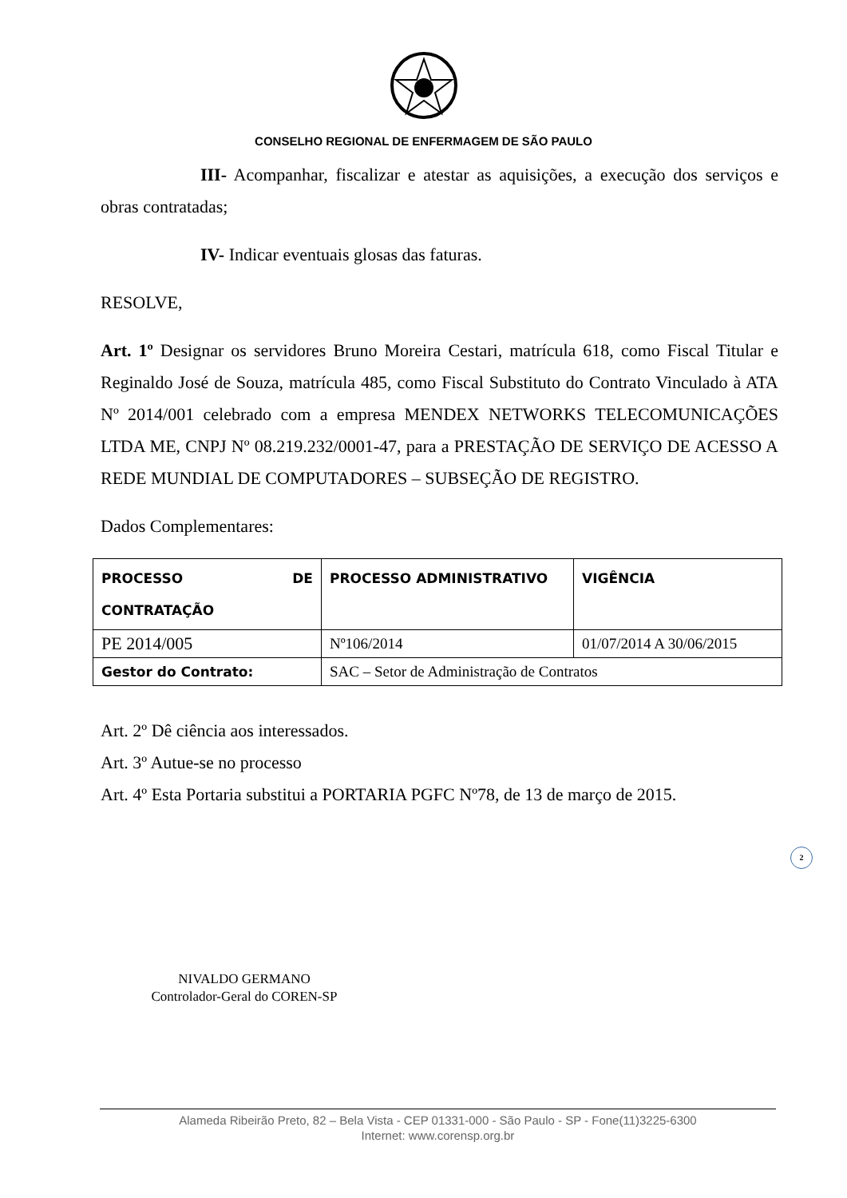CONSELHO REGIONAL DE ENFERMAGEM DE SÃO PAULO
III- Acompanhar, fiscalizar e atestar as aquisições, a execução dos serviços e obras contratadas;
IV- Indicar eventuais glosas das faturas.
RESOLVE,
Art. 1º Designar os servidores Bruno Moreira Cestari, matrícula 618, como Fiscal Titular e Reginaldo José de Souza, matrícula 485, como Fiscal Substituto do Contrato Vinculado à ATA Nº 2014/001 celebrado com a empresa MENDEX NETWORKS TELECOMUNICAÇÕES LTDA ME, CNPJ Nº 08.219.232/0001-47, para a PRESTAÇÃO DE SERVIÇO DE ACESSO A REDE MUNDIAL DE COMPUTADORES – SUBSEÇÃO DE REGISTRO.
Dados Complementares:
| PROCESSO DE CONTRATAÇÃO | PROCESSO ADMINISTRATIVO | VIGÊNCIA |
| PE 2014/005 | Nº106/2014 | 01/07/2014 A 30/06/2015 |
| Gestor do Contrato: | SAC – Setor de Administração de Contratos | |
Art. 2º Dê ciência aos interessados.
Art. 3º Autue-se no processo
Art. 4º Esta Portaria substitui a PORTARIA PGFC Nº78, de 13 de março de 2015.
NIVALDO GERMANO
Controlador-Geral do COREN-SP
2
Alameda Ribeirão Preto, 82 – Bela Vista - CEP 01331-000 - São Paulo - SP - Fone(11)3225-6300
Internet: www.corensp.org.br